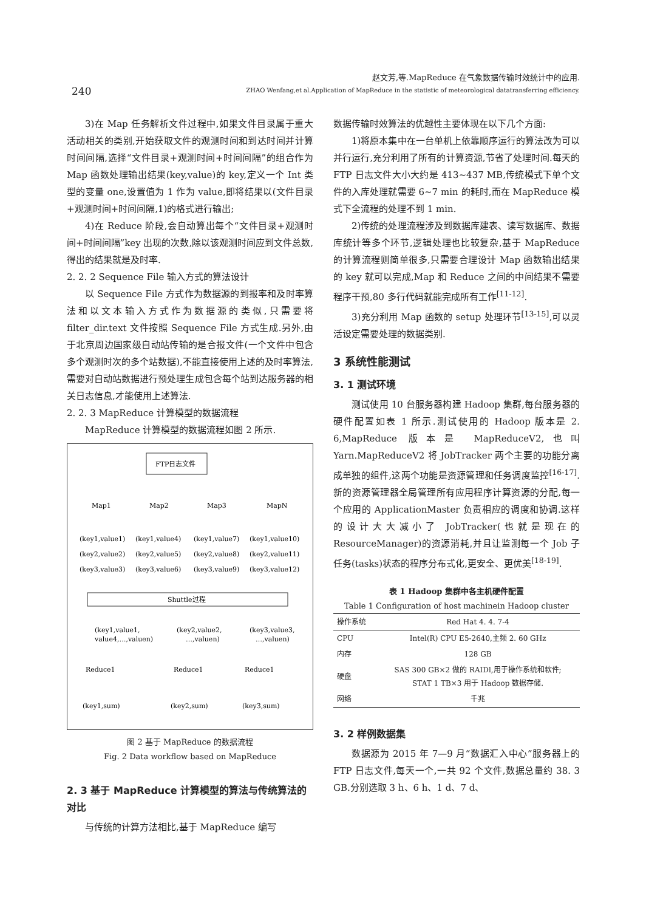240
赵文芳,等.MapReduce 在气象数据传输时效统计中的应用.
ZHAO Wenfang,et al.Application of MapReduce in the statistic of meteorological datatransferring efficiency.
3)在 Map 任务解析文件过程中,如果文件目录属于重大活动相关的类别,开始获取文件的观测时间和到达时间并计算时间间隔,选择“文件目录+观测时间+时间间隔”的组合作为 Map 函数处理输出结果(key,value)的 key,定义一个 Int 类型的变量 one,设置值为 1 作为 value,即将结果以(文件目录+观测时间+时间间隔,1)的格式进行输出;
4)在 Reduce 阶段,会自动算出每个“文件目录+观测时间+时间间隔”key 出现的次数,除以该观测时间应到文件总数,得出的结果就是及时率.
2. 2. 2 Sequence File 输入方式的算法设计
以 Sequence File 方式作为数据源的到报率和及时率算法和以文本输入方式作为数据源的类似,只需要将 filter_dir.text 文件按照 Sequence File 方式生成.另外,由于北京周边国家级自动站传输的是合报文件(一个文件中包含多个观测时次的多个站数据),不能直接使用上述的及时率算法,需要对自动站数据进行预处理生成包含每个站到达服务器的相关日志信息,才能使用上述算法.
2. 2. 3 MapReduce 计算模型的数据流程
MapReduce 计算模型的数据流程如图 2 所示.
FTP日志文件
Map1
Map2
Map3
MapN
(key1,value1)
(key1,value4)
(key1,value7)
(key1,value10)
(key2,value2)
(key2,value5)
(key2,value8)
(key2,value11)
(key3,value3)
(key3,value6)
(key3,value9)
(key3,value12)
Shuttle过程
(key1,value1,
value4,…,valuen)
(key2,value2,
…,valuen)
(key3,value3,
…,valuen)
Reduce1
Reduce1
Reduce1
(key1,sum)
(key2,sum)
(key3,sum)
图 2 基于 MapReduce 的数据流程
Fig. 2 Data workflow based on MapReduce
2. 3 基于 MapReduce 计算模型的算法与传统算法的对比
与传统的计算方法相比,基于 MapReduce 编写
数据传输时效算法的优越性主要体现在以下几个方面:
1)将原本集中在一台单机上依靠顺序运行的算法改为可以并行运行,充分利用了所有的计算资源,节省了处理时间.每天的 FTP 日志文件大小大约是 413~437 MB,传统模式下单个文件的入库处理就需要 6~7 min 的耗时,而在 MapReduce 模式下全流程的处理不到 1 min.
2)传统的处理流程涉及到数据库建表、读写数据库、数据库统计等多个环节,逻辑处理也比较复杂,基于 MapReduce 的计算流程则简单很多,只需要合理设计 Map 函数输出结果的 key 就可以完成,Map 和 Reduce 之间的中间结果不需要程序干预,80 多行代码就能完成所有工作<sup>[11-12]</sup>.
3)充分利用 Map 函数的 setup 处理环节<sup>[13-15]</sup>,可以灵活设定需要处理的数据类别.
3 系统性能测试
3. 1 测试环境
测试使用 10 台服务器构建 Hadoop 集群,每台服务器的硬件配置如表 1 所示.测试使用的 Hadoop 版本是 2. 6,MapReduce 版本是 MapReduceV2,也叫 Yarn.MapReduceV2 将 JobTracker 两个主要的功能分离成单独的组件,这两个功能是资源管理和任务调度监控<sup>[16-17]</sup>.新的资源管理器全局管理所有应用程序计算资源的分配,每一个应用的 ApplicationMaster 负责相应的调度和协调.这样的设计大大减小了 JobTracker(也就是现在的 ResourceManager)的资源消耗,并且让监测每一个 Job 子任务(tasks)状态的程序分布式化,更安全、更优美<sup>[18-19]</sup>.
表 1 Hadoop 集群中各主机硬件配置
Table 1 Configuration of host machinein Hadoop cluster
| 操作系统 | Red Hat 4. 4. 7-4 |
| CPU | Intel(R) CPU E5-2640,主频 2. 60 GHz |
| 内存 | 128 GB |
| 硬盘 | SAS 300 GB×2 做的 RAIDl,用于操作系统和软件; STAT 1 TB×3 用于 Hadoop 数据存储. |
| 网络 | 千兆 |
3. 2 样例数据集
数据源为 2015 年 7—9 月“数据汇入中心”服务器上的 FTP 日志文件,每天一个,一共 92 个文件,数据总量约 38. 3 GB.分别选取 3 h、6 h、1 d、7 d、